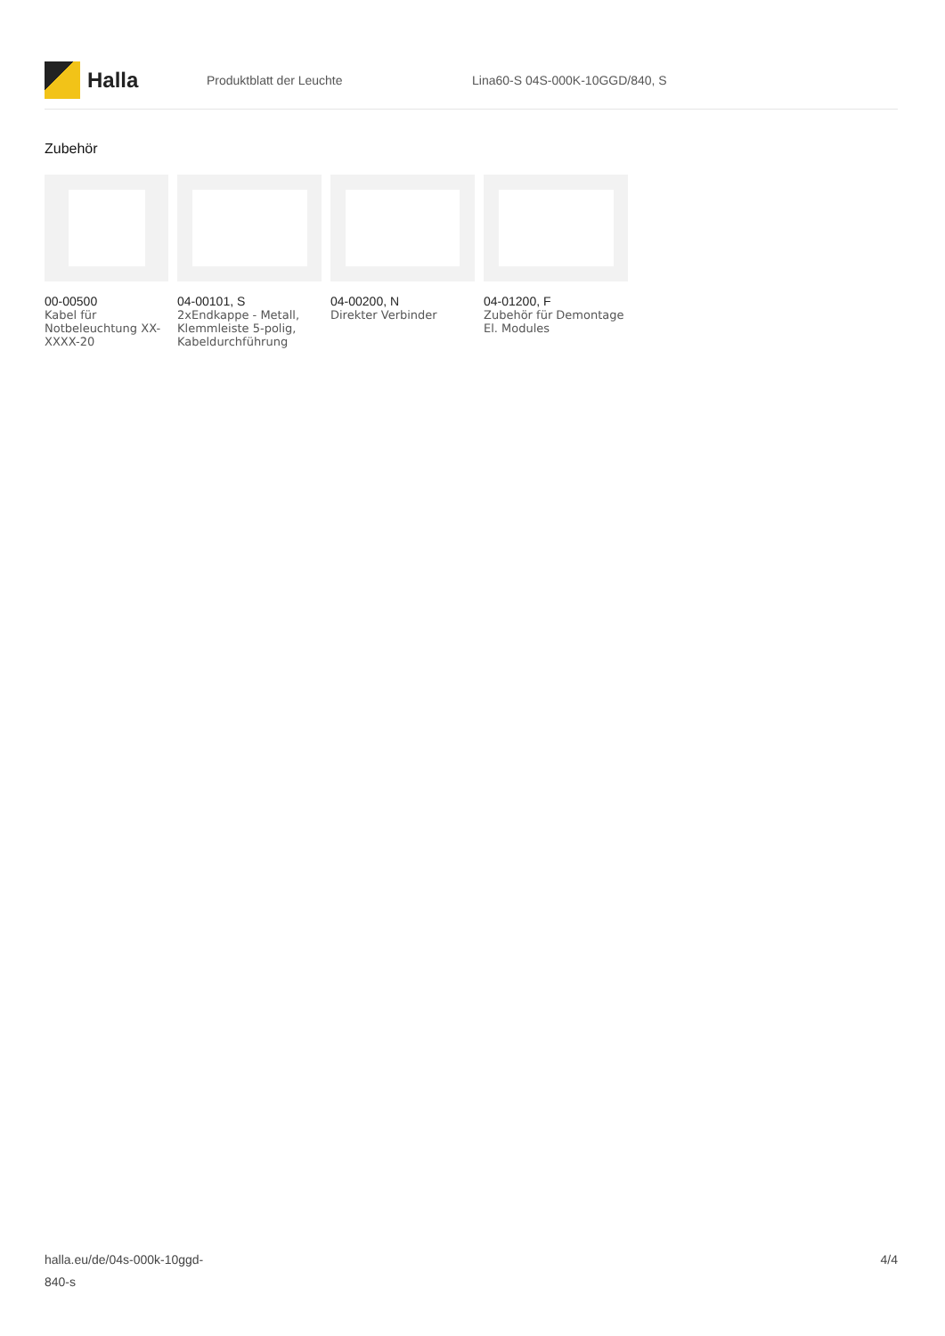Halla
Produktblatt der Leuchte Lina60-S 04S-000K-10GGD/840, S
Zubehör
00-00500
Kabel für Notbeleuchtung XX-XXXX-20
04-00101, S
2xEndkappe - Metall, Klemmleiste 5-polig, Kabeldurchführung
04-00200, N
Direkter Verbinder
04-01200, F
Zubehör für Demontage El. Modules
halla.eu/de/04s-000k-10ggd-
840-s
4/4